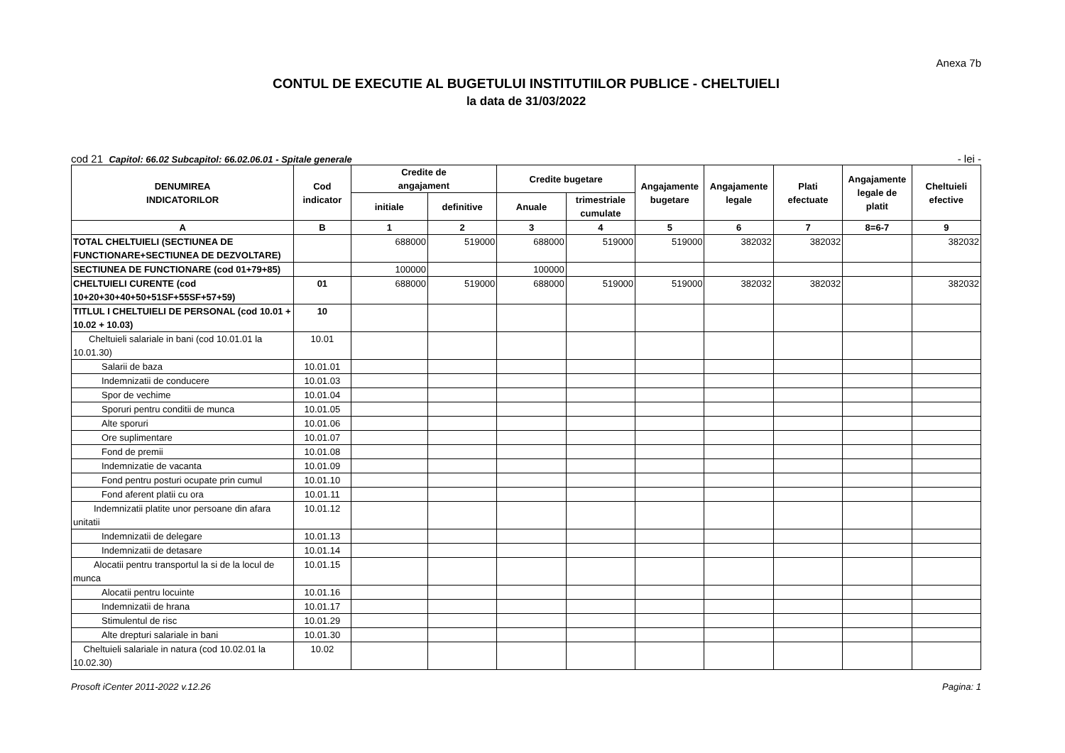Anexa 7b
CONTUL DE EXECUTIE AL BUGETULUI INSTITUTIILOR PUBLICE - CHELTUIELI
la data de 31/03/2022
cod 21 Capitol: 66.02 Subcapitol: 66.02.06.01 - Spitale generale - lei -
| DENUMIREA INDICATORILOR | Cod indicator | Credite de angajament | | Credite bugetare | | Angajamente bugetare | Angajamente legale | Plati efectuate | Angajamente legale de platit | Cheltuieli efective |
| --- | --- | --- | --- | --- | --- | --- | --- | --- | --- | --- |
| | | initiale | definitive | Anuale | trimestriale cumulate | | | | | |
| A | B | 1 | 2 | 3 | 4 | 5 | 6 | 7 | 8=6-7 | 9 |
| TOTAL CHELTUIELI (SECTIUNEA DE FUNCTIONARE+SECTIUNEA DE DEZVOLTARE) | | 688000 | 519000 | 688000 | 519000 | 519000 | 382032 | 382032 | | 382032 |
| SECTIUNEA DE FUNCTIONARE (cod 01+79+85) | | 100000 | | 100000 | | | | | | |
| CHELTUIELI CURENTE (cod 10+20+30+40+50+51SF+55SF+57+59) | 01 | 688000 | 519000 | 688000 | 519000 | 519000 | 382032 | 382032 | | 382032 |
| TITLUL I CHELTUIELI DE PERSONAL (cod 10.01 + 10.02 + 10.03) | 10 | | | | | | | | | |
| Cheltuieli salariale in bani (cod 10.01.01 la 10.01.30) | 10.01 | | | | | | | | | |
| Salarii de baza | 10.01.01 | | | | | | | | | |
| Indemnizatii de conducere | 10.01.03 | | | | | | | | | |
| Spor de vechime | 10.01.04 | | | | | | | | | |
| Sporuri pentru conditii de munca | 10.01.05 | | | | | | | | | |
| Alte sporuri | 10.01.06 | | | | | | | | | |
| Ore suplimentare | 10.01.07 | | | | | | | | | |
| Fond de premii | 10.01.08 | | | | | | | | | |
| Indemnizatie de vacanta | 10.01.09 | | | | | | | | | |
| Fond pentru posturi ocupate prin cumul | 10.01.10 | | | | | | | | | |
| Fond aferent platii cu ora | 10.01.11 | | | | | | | | | |
| Indemnizatii platite unor persoane din afara unitatii | 10.01.12 | | | | | | | | | |
| Indemnizatii de delegare | 10.01.13 | | | | | | | | | |
| Indemnizatii de detasare | 10.01.14 | | | | | | | | | |
| Alocatii pentru transportul la si de la locul de munca | 10.01.15 | | | | | | | | | |
| Alocatii pentru locuinte | 10.01.16 | | | | | | | | | |
| Indemnizatii de hrana | 10.01.17 | | | | | | | | | |
| Stimulentul de risc | 10.01.29 | | | | | | | | | |
| Alte drepturi salariale in bani | 10.01.30 | | | | | | | | | |
| Cheltuieli salariale in natura (cod 10.02.01 la 10.02.30) | 10.02 | | | | | | | | | |
Prosoft iCenter 2011-2022 v.12.26 Pagina: 1